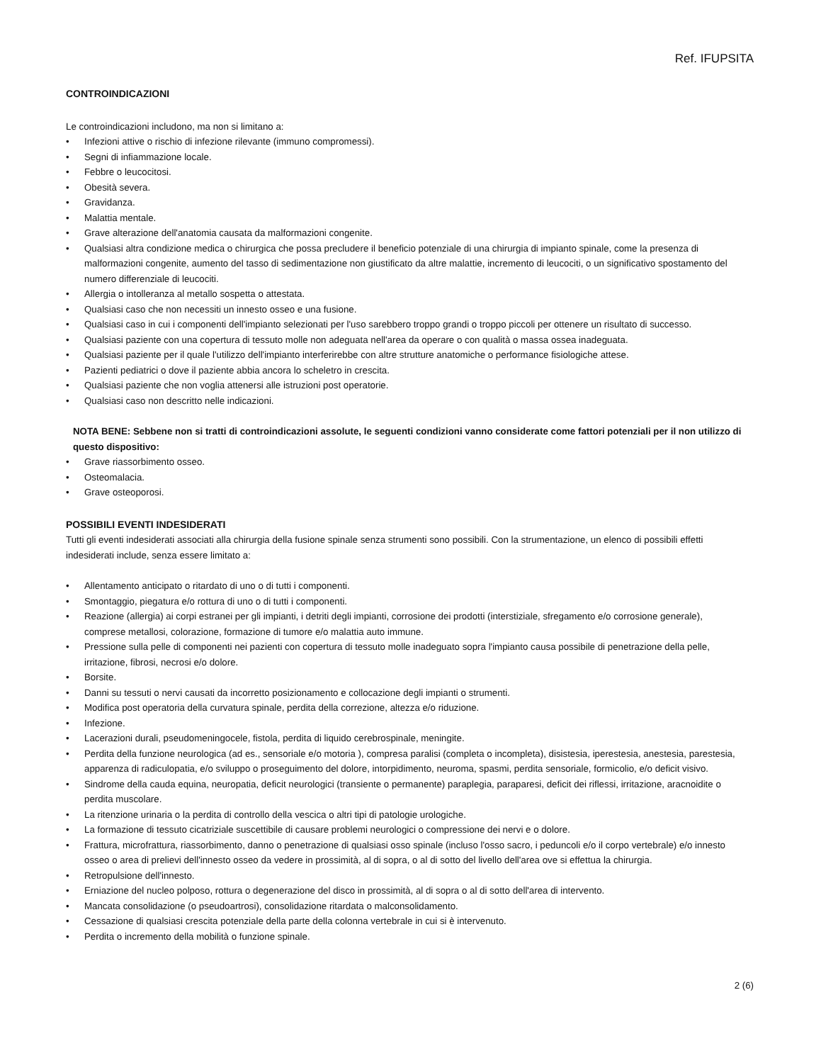Ref. IFUPSITA
CONTROINDICAZIONI
Le controindicazioni includono, ma non si limitano a:
• Infezioni attive o rischio di infezione rilevante (immuno compromessi).
• Segni di infiammazione locale.
• Febbre o leucocitosi.
• Obesità severa.
• Gravidanza.
• Malattia mentale.
• Grave alterazione dell'anatomia causata da malformazioni congenite.
• Qualsiasi altra condizione medica o chirurgica che possa precludere il beneficio potenziale di una chirurgia di impianto spinale, come la presenza di malformazioni congenite, aumento del tasso di sedimentazione non giustificato da altre malattie, incremento di leucociti, o un significativo spostamento del numero differenziale di leucociti.
• Allergia o intolleranza al metallo sospetta o attestata.
• Qualsiasi caso che non necessiti un innesto osseo e una fusione.
• Qualsiasi caso in cui i componenti dell'impianto selezionati per l'uso sarebbero troppo grandi o troppo piccoli per ottenere un risultato di successo.
• Qualsiasi paziente con una copertura di tessuto molle non adeguata nell'area da operare o con qualità o massa ossea inadeguata.
• Qualsiasi paziente per il quale l'utilizzo dell'impianto interferirebbe con altre strutture anatomiche o performance fisiologiche attese.
• Pazienti pediatrici o dove il paziente abbia ancora lo scheletro in crescita.
• Qualsiasi paziente che non voglia attenersi alle istruzioni post operatorie.
• Qualsiasi caso non descritto nelle indicazioni.
NOTA BENE: Sebbene non si tratti di controindicazioni assolute, le seguenti condizioni vanno considerate come fattori potenziali per il non utilizzo di questo dispositivo:
• Grave riassorbimento osseo.
• Osteomalacia.
• Grave osteoporosi.
POSSIBILI EVENTI INDESIDERATI
Tutti gli eventi indesiderati associati alla chirurgia della fusione spinale senza strumenti sono possibili. Con la strumentazione, un elenco di possibili effetti indesiderati include, senza essere limitato a:
• Allentamento anticipato o ritardato di uno o di tutti i componenti.
• Smontaggio, piegatura e/o rottura di uno o di tutti i componenti.
• Reazione (allergia) ai corpi estranei per gli impianti, i detriti degli impianti, corrosione dei prodotti (interstiziale, sfregamento e/o corrosione generale), comprese metallosi, colorazione, formazione di tumore e/o malattia auto immune.
• Pressione sulla pelle di componenti nei pazienti con copertura di tessuto molle inadeguato sopra l'impianto causa possibile di penetrazione della pelle, irritazione, fibrosi, necrosi e/o dolore.
• Borsite.
• Danni su tessuti o nervi causati da incorretto posizionamento e collocazione degli impianti o strumenti.
• Modifica post operatoria della curvatura spinale, perdita della correzione, altezza e/o riduzione.
• Infezione.
• Lacerazioni durali, pseudomeningocele, fistola, perdita di liquido cerebrospinale, meningite.
• Perdita della funzione neurologica (ad es., sensoriale e/o motoria ), compresa paralisi (completa o incompleta), disistesia, iperestesia, anestesia, parestesia, apparenza di radiculopatia, e/o sviluppo o proseguimento del dolore, intorpidimento, neuroma, spasmi, perdita sensoriale, formicolio, e/o deficit visivo.
• Sindrome della cauda equina, neuropatia, deficit neurologici (transiente o permanente) paraplegia, paraparesi, deficit dei riflessi, irritazione, aracnoidite o perdita muscolare.
• La ritenzione urinaria o la perdita di controllo della vescica o altri tipi di patologie urologiche.
• La formazione di tessuto cicatriziale suscettibile di causare problemi neurologici o compressione dei nervi e o dolore.
• Frattura, microfrattura, riassorbimento, danno o penetrazione di qualsiasi osso spinale (incluso l'osso sacro, i peduncoli e/o il corpo vertebrale) e/o innesto osseo o area di prelievi dell'innesto osseo da vedere in prossimità, al di sopra, o al di sotto del livello dell'area ove si effettua la chirurgia.
• Retropulsione dell'innesto.
• Erniazione del nucleo polposo, rottura o degenerazione del disco in prossimità, al di sopra o al di sotto dell'area di intervento.
• Mancata consolidazione (o pseudoartrosi), consolidazione ritardata o malconsolidamento.
• Cessazione di qualsiasi crescita potenziale della parte della colonna vertebrale in cui si è intervenuto.
• Perdita o incremento della mobilità o funzione spinale.
2 (6)